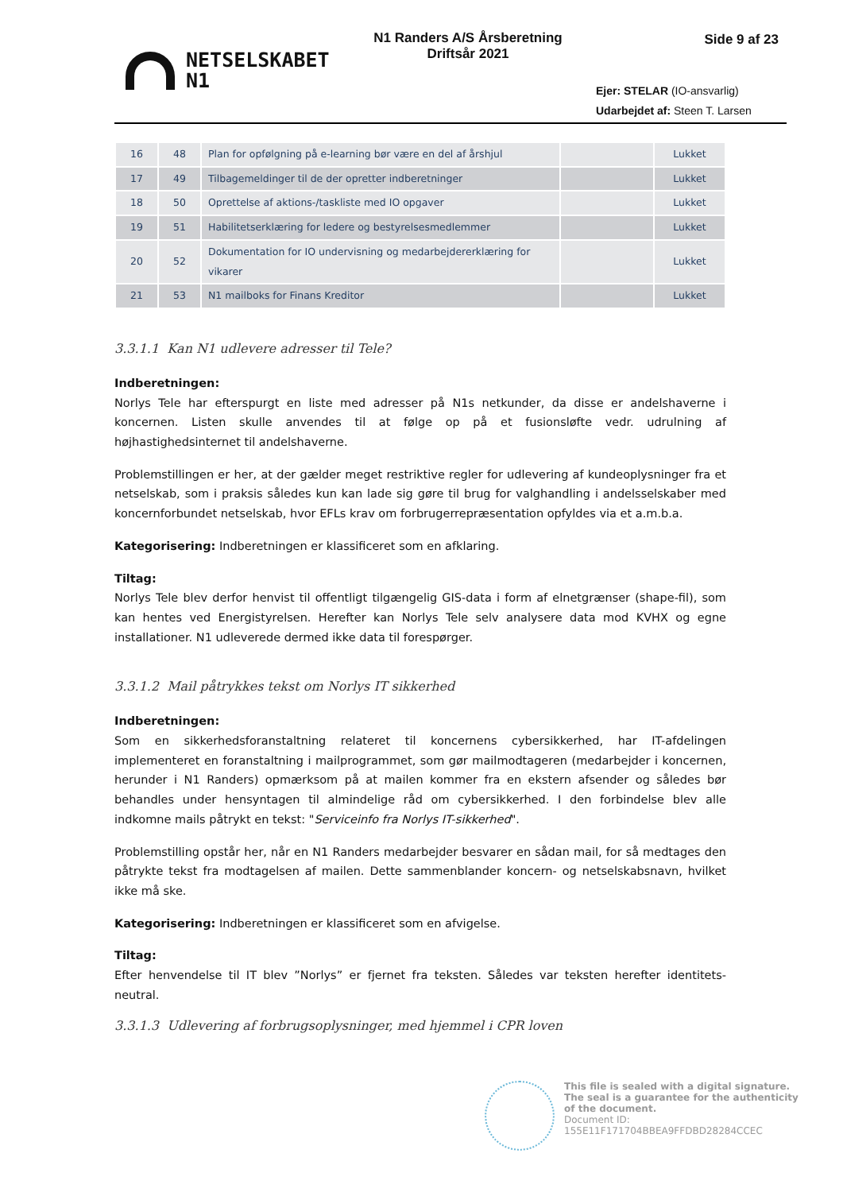NETSELSKABET
N1
N1 Randers A/S Årsberetning
Driftsår 2021
Side 9 af 23
Ejer: STELAR (IO-ansvarlig)
Udarbejdet af: Steen T. Larsen
| 16 | 48 | Plan for opfølgning på e-learning bør være en del af årshjul | | Lukket |
| 17 | 49 | Tilbagemeldinger til de der opretter indberetninger | | Lukket |
| 18 | 50 | Oprettelse af aktions-/taskliste med IO opgaver | | Lukket |
| 19 | 51 | Habilitetserklæring for ledere og bestyrelsesmedlemmer | | Lukket |
| 20 | 52 | Dokumentation for IO undervisning og medarbejdererklæring for vikarer | | Lukket |
| 21 | 53 | N1 mailboks for Finans Kreditor | | Lukket |
3.3.1.1 Kan N1 udlevere adresser til Tele?
Indberetningen:
Norlys Tele har efterspurgt en liste med adresser på N1s netkunder, da disse er andelshaverne i koncernen. Listen skulle anvendes til at følge op på et fusionsløfte vedr. udrulning af højhastighedsinternet til andelshaverne.
Problemstillingen er her, at der gælder meget restriktive regler for udlevering af kundeoplysninger fra et netselskab, som i praksis således kun kan lade sig gøre til brug for valghandling i andelsselskaber med koncernforbundet netselskab, hvor EFLs krav om forbrugerrepræsentation opfyldes via et a.m.b.a.
Kategorisering: Indberetningen er klassificeret som en afklaring.
Tiltag:
Norlys Tele blev derfor henvist til offentligt tilgængelig GIS-data i form af elnetgrænser (shape-fil), som kan hentes ved Energistyrelsen. Herefter kan Norlys Tele selv analysere data mod KVHX og egne installationer. N1 udleverede dermed ikke data til forespørger.
3.3.1.2 Mail påtrykkes tekst om Norlys IT sikkerhed
Indberetningen:
Som en sikkerhedsforanstaltning relateret til koncernens cybersikkerhed, har IT-afdelingen implementeret en foranstaltning i mailprogrammet, som gør mailmodtageren (medarbejder i koncernen, herunder i N1 Randers) opmærksom på at mailen kommer fra en ekstern afsender og således bør behandles under hensyntagen til almindelige råd om cybersikkerhed. I den forbindelse blev alle indkomne mails påtrykt en tekst: "Serviceinfo fra Norlys IT-sikkerhed".
Problemstilling opstår her, når en N1 Randers medarbejder besvarer en sådan mail, for så medtages den påtrykte tekst fra modtagelsen af mailen. Dette sammenblander koncern- og netselskabsnavn, hvilket ikke må ske.
Kategorisering: Indberetningen er klassificeret som en afvigelse.
Tiltag:
Efter henvendelse til IT blev ”Norlys” er fjernet fra teksten. Således var teksten herefter identitets-neutral.
3.3.1.3 Udlevering af forbrugsoplysninger, med hjemmel i CPR loven
This file is sealed with a digital signature.
The seal is a guarantee for the authenticity
of the document.
Document ID:
155E11F171704BBEA9FFDBD28284CCEC